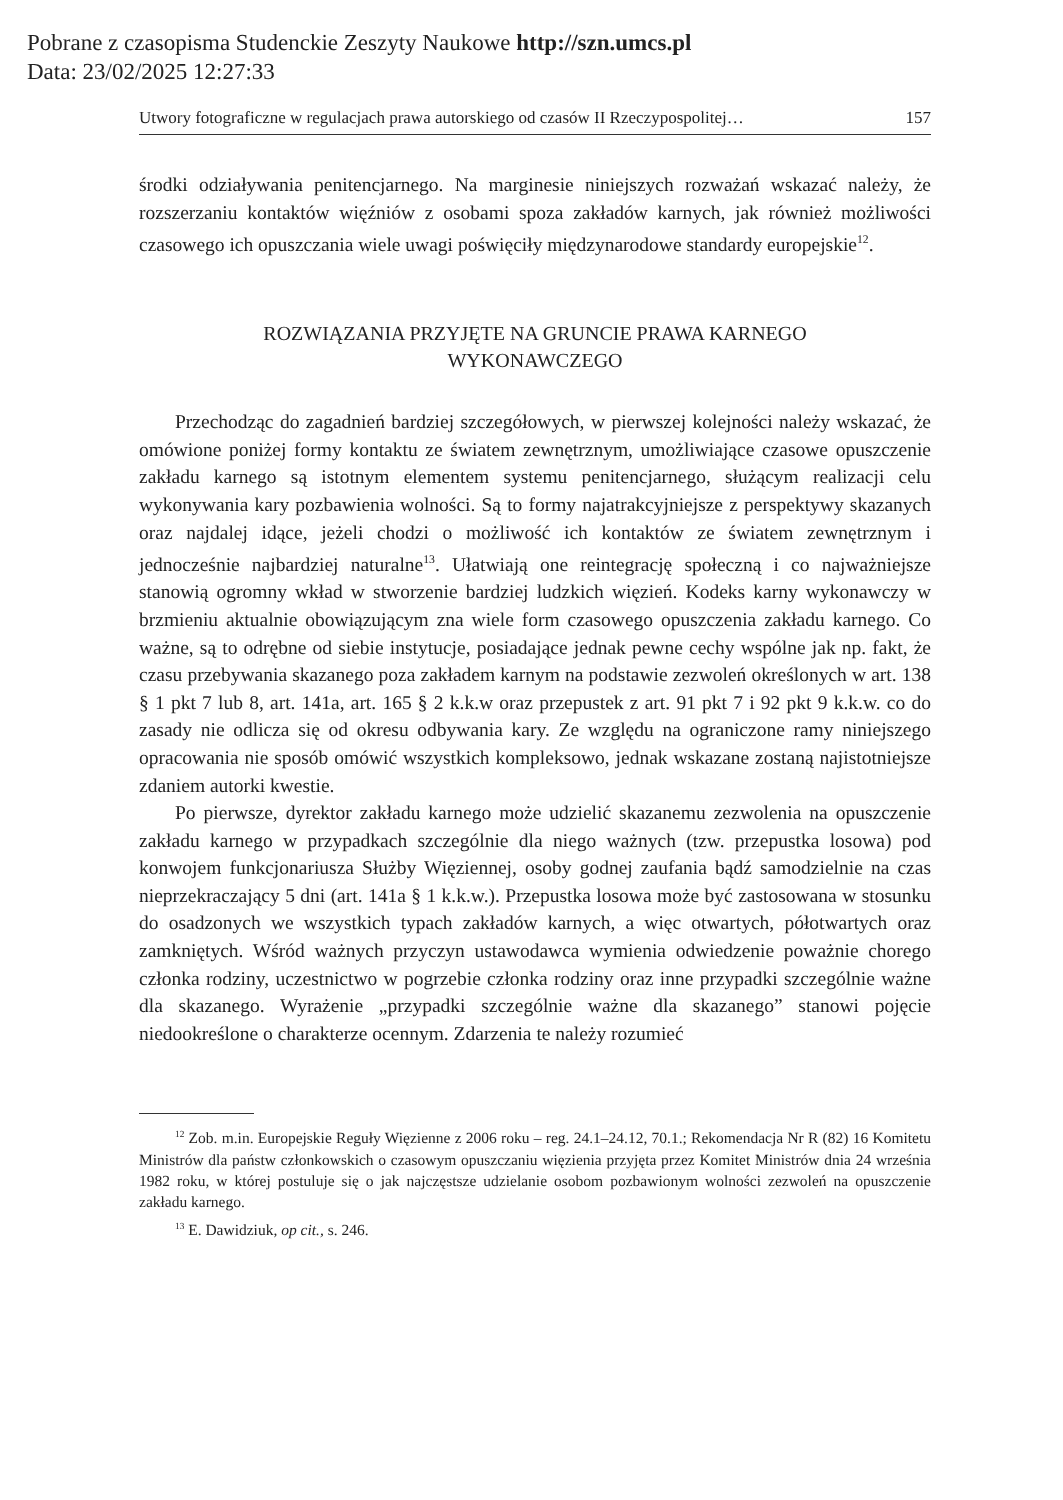Pobrane z czasopisma Studenckie Zeszyty Naukowe http://szn.umcs.pl
Data: 23/02/2025 12:27:33
Utwory fotograficzne w regulacjach prawa autorskiego od czasów II Rzeczypospolitej… 157
środki odziaływania penitencjarnego. Na marginesie niniejszych rozważań wskazać należy, że rozszerzaniu kontaktów więźniów z osobami spoza zakładów karnych, jak również możliwości czasowego ich opuszczania wiele uwagi poświęciły międzynarodowe standardy europejskie<sup>12</sup>.
ROZWIĄZANIA PRZYJĘTE NA GRUNCIE PRAWA KARNEGO
WYKONAWCZEGO
Przechodząc do zagadnień bardziej szczegółowych, w pierwszej kolejności należy wskazać, że omówione poniżej formy kontaktu ze światem zewnętrznym, umożliwiające czasowe opuszczenie zakładu karnego są istotnym elementem systemu penitencjarnego, służącym realizacji celu wykonywania kary pozbawienia wolności. Są to formy najatrakcyjniejsze z perspektywy skazanych oraz najdalej idące, jeżeli chodzi o możliwość ich kontaktów ze światem zewnętrznym i jednocześnie najbardziej naturalne<sup>13</sup>. Ułatwiają one reintegrację społeczną i co najważniejsze stanowią ogromny wkład w stworzenie bardziej ludzkich więzień. Kodeks karny wykonawczy w brzmieniu aktualnie obowiązującym zna wiele form czasowego opuszczenia zakładu karnego. Co ważne, są to odrębne od siebie instytucje, posiadające jednak pewne cechy wspólne jak np. fakt, że czasu przebywania skazanego poza zakładem karnym na podstawie zezwoleń określonych w art. 138 § 1 pkt 7 lub 8, art. 141a, art. 165 § 2 k.k.w oraz przepustek z art. 91 pkt 7 i 92 pkt 9 k.k.w. co do zasady nie odlicza się od okresu odbywania kary. Ze względu na ograniczone ramy niniejszego opracowania nie sposób omówić wszystkich kompleksowo, jednak wskazane zostaną najistotniejsze zdaniem autorki kwestie.
Po pierwsze, dyrektor zakładu karnego może udzielić skazanemu zezwolenia na opuszczenie zakładu karnego w przypadkach szczególnie dla niego ważnych (tzw. przepustka losowa) pod konwojem funkcjonariusza Służby Więziennej, osoby godnej zaufania bądź samodzielnie na czas nieprzekraczający 5 dni (art. 141a § 1 k.k.w.). Przepustka losowa może być zastosowana w stosunku do osadzonych we wszystkich typach zakładów karnych, a więc otwartych, półotwartych oraz zamkniętych. Wśród ważnych przyczyn ustawodawca wymienia odwiedzenie poważnie chorego członka rodziny, uczestnictwo w pogrzebie członka rodziny oraz inne przypadki szczególnie ważne dla skazanego. Wyrażenie „przypadki szczególnie ważne dla skazanego” stanowi pojęcie niedookreślone o charakterze ocennym. Zdarzenia te należy rozumieć
<sup>12</sup> Zob. m.in. Europejskie Reguły Więzienne z 2006 roku – reg. 24.1–24.12, 70.1.; Rekomendacja Nr R (82) 16 Komitetu Ministrów dla państw członkowskich o czasowym opuszczaniu więzienia przyjęta przez Komitet Ministrów dnia 24 września 1982 roku, w której postuluje się o jak najczęstsze udzielanie osobom pozbawionym wolności zezwoleń na opuszczenie zakładu karnego.
<sup>13</sup> E. Dawidziuk, op cit., s. 246.